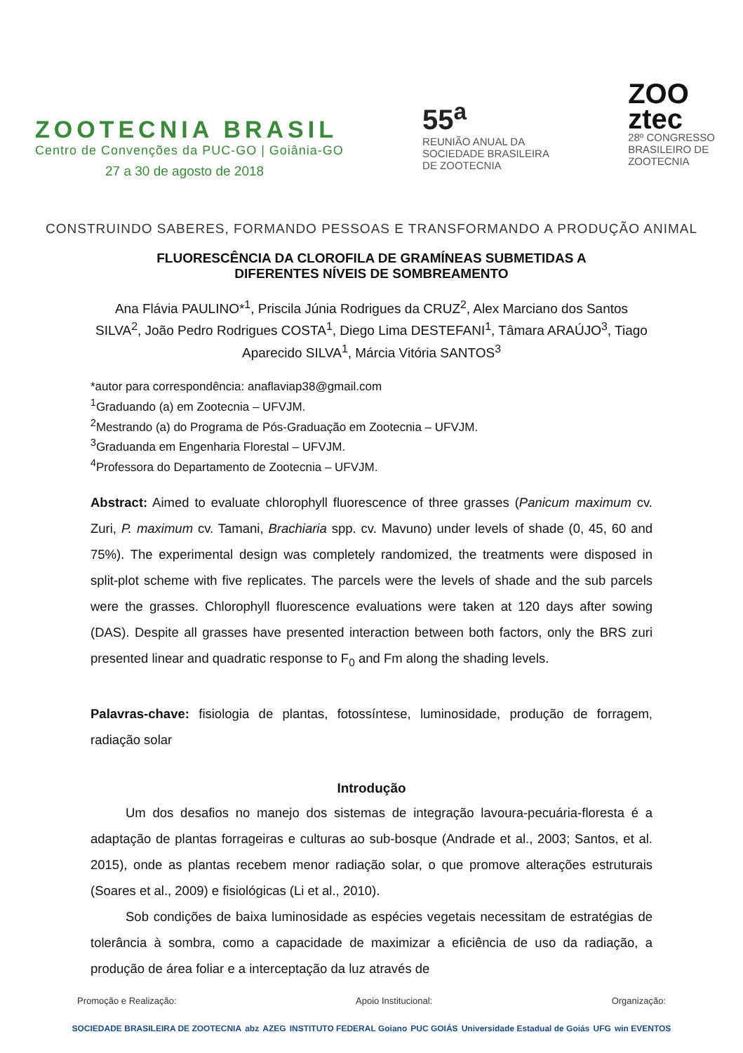ZOOTECNIA BRASIL
Centro de Convenções da PUC-GO | Goiânia-GO
27 a 30 de agosto de 2018
55<sup>a</sup>
REUNIÃO ANUAL DA
SOCIEDADE BRASILEIRA
DE ZOOTECNIA
ZOO
ztec
28º CONGRESSO
BRASILEIRO DE
ZOOTECNIA
CONSTRUINDO SABERES, FORMANDO PESSOAS E TRANSFORMANDO A PRODUÇÃO ANIMAL
FLUORESCÊNCIA DA CLOROFILA DE GRAMÍNEAS SUBMETIDAS A
DIFERENTES NÍVEIS DE SOMBREAMENTO
Ana Flávia PAULINO*<sup>1</sup>, Priscila Júnia Rodrigues da CRUZ<sup>2</sup>, Alex Marciano dos Santos SILVA<sup>2</sup>, João Pedro Rodrigues COSTA<sup>1</sup>, Diego Lima DESTEFANI<sup>1</sup>, Tâmara ARAÚJO<sup>3</sup>, Tiago Aparecido SILVA<sup>1</sup>, Márcia Vitória SANTOS<sup>3</sup>
*autor para correspondência: anaflaviap38@gmail.com
<sup>1</sup> Graduando (a) em Zootecnia – UFVJM.
<sup>2</sup> Mestrando (a) do Programa de Pós-Graduação em Zootecnia – UFVJM.
<sup>3</sup> Graduanda em Engenharia Florestal – UFVJM.
<sup>4</sup> Professora do Departamento de Zootecnia – UFVJM.
Abstract: Aimed to evaluate chlorophyll fluorescence of three grasses (Panicum maximum cv. Zuri, P. maximum cv. Tamani, Brachiaria spp. cv. Mavuno) under levels of shade (0, 45, 60 and 75%). The experimental design was completely randomized, the treatments were disposed in split-plot scheme with five replicates. The parcels were the levels of shade and the sub parcels were the grasses. Chlorophyll fluorescence evaluations were taken at 120 days after sowing (DAS). Despite all grasses have presented interaction between both factors, only the BRS zuri presented linear and quadratic response to F<sub>0</sub> and Fm along the shading levels.
Palavras-chave: fisiologia de plantas, fotossíntese, luminosidade, produção de forragem, radiação solar
Introdução
Um dos desafios no manejo dos sistemas de integração lavoura-pecuária-floresta é a adaptação de plantas forrageiras e culturas ao sub-bosque (Andrade et al., 2003; Santos, et al. 2015), onde as plantas recebem menor radiação solar, o que promove alterações estruturais (Soares et al., 2009) e fisiológicas (Li et al., 2010).
Sob condições de baixa luminosidade as espécies vegetais necessitam de estratégias de tolerância à sombra, como a capacidade de maximizar a eficiência de uso da radiação, a produção de área foliar e a interceptação da luz através de
Promoção e Realização: Apoio Institucional: Organização:
SOCIEDADE BRASILEIRA DE ZOOTECNIA abz AZEG INSTITUTO FEDERAL Goiano PUC GOIÁS Universidade Estadual de Goiás UFG win EVENTOS